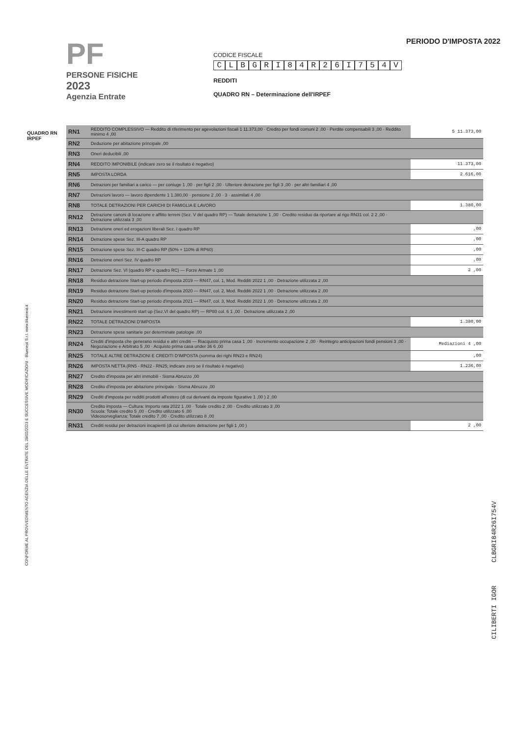PF
PERSONE FISICHE
2023
Agenzia Entrate
CODICE FISCALE
CLBGRI 84 R 26 I 754 V
REDDITI
QUADRO RN – Determinazione dell'IRPEF
PERIODO D'IMPOSTA 2022
QUADRO RN
IRPEF
| RN1 | REDDITO COMPLESSIVO — Reddito di riferimento per agevolazioni fiscali 1 11.373,00 · Credito per fondi comuni 2 ,00 · Perdite compensabili 3 ,00 · Reddito minimo 4 ,00 | 5 11.373,00 |
| RN2 | Deduzione per abitazione principale ,00 | |
| RN3 | Oneri deducibili ,00 | |
| RN4 | REDDITO IMPONIBILE (indicare zero se il risultato è negativo) | 11.373,00 |
| RN5 | IMPOSTA LORDA | 2.616,00 |
| RN6 | Detrazioni per familiari a carico — per coniuge 1 ,00 · per figli 2 ,00 · Ulteriore detrazione per figli 3 ,00 · per altri familiari 4 ,00 | |
| RN7 | Detrazioni lavoro — lavoro dipendente 1 1.380,00 · pensione 2 ,00 · 3 · assimilati 4 ,00 | |
| RN8 | TOTALE DETRAZIONI PER CARICHI DI FAMIGLIA E LAVORO | 1.380,00 |
| RN12 | Detrazione canoni di locazione e affitto terreni (Sez. V del quadro RP) — Totale detrazione 1 ,00 · Credito residuo da riportare al rigo RN31 col. 2 2 ,00 · Detrazione utilizzata 3 ,00 | |
| RN13 | Detrazione oneri ed erogazioni liberali Sez. I quadro RP | ,00 |
| RN14 | Detrazione spese Sez. III-A quadro RP | ,00 |
| RN15 | Detrazione spese Sez. III-C quadro RP (50% + 110% di RP60) | ,00 |
| RN16 | Detrazione oneri Sez. IV quadro RP | ,00 |
| RN17 | Detrazione Sez. VI (quadro RP e quadro RC) — Forze Armate 1 ,00 | 2 ,00 |
| RN18 | Residuo detrazione Start-up periodo d'imposta 2019 — RN47, col. 1, Mod. Redditi 2022 1 ,00 · Detrazione utilizzata 2 ,00 | |
| RN19 | Residuo detrazione Start-up periodo d'imposta 2020 — RN47, col. 2, Mod. Redditi 2022 1 ,00 · Detrazione utilizzata 2 ,00 | |
| RN20 | Residuo detrazione Start-up periodo d'imposta 2021 — RN47, col. 3, Mod. Redditi 2022 1 ,00 · Detrazione utilizzata 2 ,00 | |
| RN21 | Detrazione investimenti start up (Sez.VI del quadro RP) — RP80 col. 6 1 ,00 · Detrazione utilizzata 2 ,00 | |
| RN22 | TOTALE DETRAZIONI D'IMPOSTA | 1.380,00 |
| RN23 | Detrazione spese sanitarie per determinate patologie ,00 | |
| RN24 | Crediti d'imposta che generano residui e altri crediti — Riacquisto prima casa 1 ,00 · Incremento occupazione 2 ,00 · Reintegro anticipazioni fondi pensioni 3 ,00 · Negoziazione e Arbitrato 5 ,00 · Acquisto prima casa under 36 6 ,00 | Mediazioni 4 ,00 |
| RN25 | TOTALE ALTRE DETRAZIONI E CREDITI D'IMPOSTA (somma dei righi RN23 e RN24) | ,00 |
| RN26 | IMPOSTA NETTA (RN5 - RN22 - RN25; indicare zero se il risultato è negativo) | 1.236,00 |
| RN27 | Credito d'imposta per altri immobili - Sisma Abruzzo ,00 | |
| RN28 | Credito d'imposta per abitazione principale - Sisma Abruzzo ,00 | |
| RN29 | Crediti d'imposta per redditi prodotti all'estero (di cui derivanti da imposte figurative 1 ,00 ) 2 ,00 | |
| RN30 | Credito imposta — Cultura: Importo rata 2022 1 ,00 · Totale credito 2 ,00 · Credito utilizzato 3 ,00 Scuola: Totale credito 5 ,00 · Credito utilizzato 6 ,00 Videosorveglianza: Totale credito 7 ,00 · Credito utilizzato 8 ,00 | |
| RN31 | Crediti residui per detrazioni incapienti (di cui ulteriore detrazione per figli 1 ,00 ) | 2 ,00 |
CONFORME AL PROVVEDIMENTO AGENZIA DELLE ENTRATE DEL 28/02/2023 E SUCCESSIVE MODIFICAZIONI - Bluenext S.r.l. www.bluenext.it
CILIBERTI IGOR CLBGRI84R26I754V